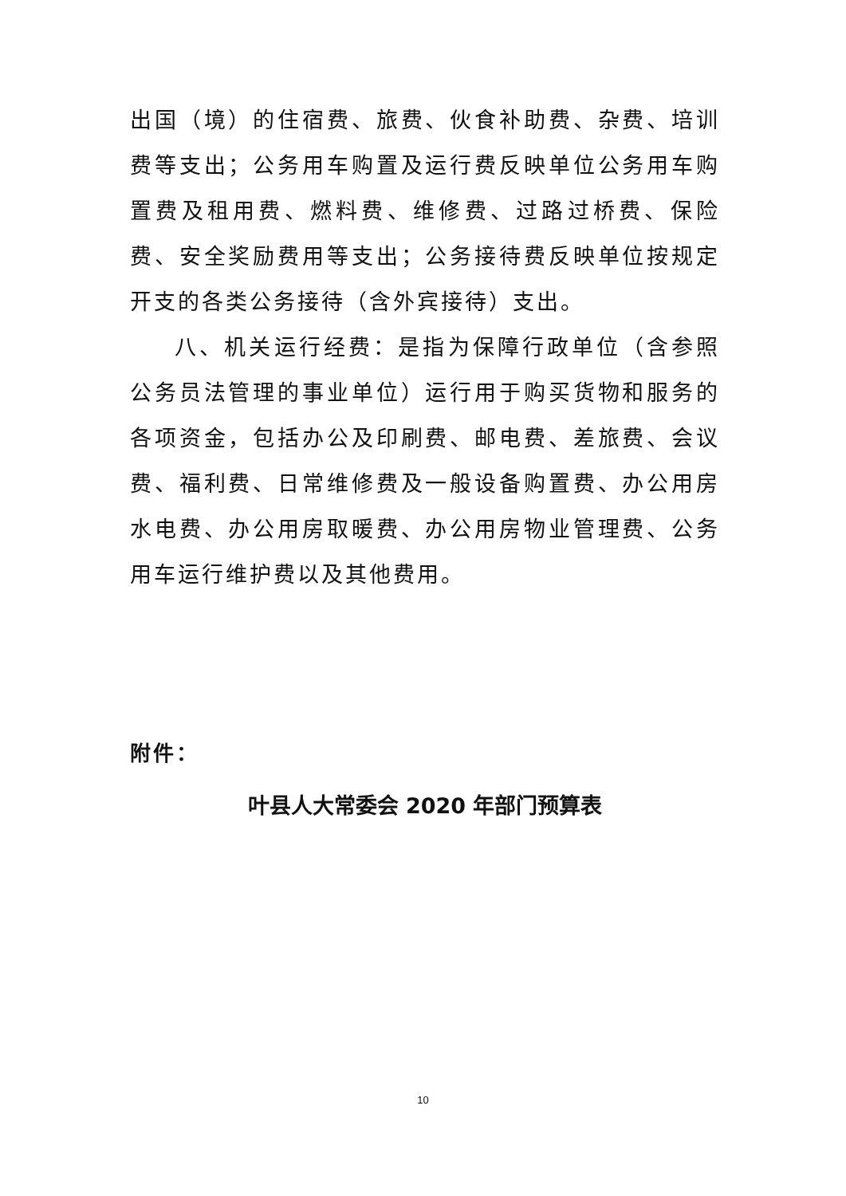出国（境）的住宿费、旅费、伙食补助费、杂费、培训费等支出；公务用车购置及运行费反映单位公务用车购置费及租用费、燃料费、维修费、过路过桥费、保险费、安全奖励费用等支出；公务接待费反映单位按规定开支的各类公务接待（含外宾接待）支出。
八、机关运行经费：是指为保障行政单位（含参照公务员法管理的事业单位）运行用于购买货物和服务的各项资金，包括办公及印刷费、邮电费、差旅费、会议费、福利费、日常维修费及一般设备购置费、办公用房水电费、办公用房取暖费、办公用房物业管理费、公务用车运行维护费以及其他费用。
附件：
叶县人大常委会 2020 年部门预算表
10